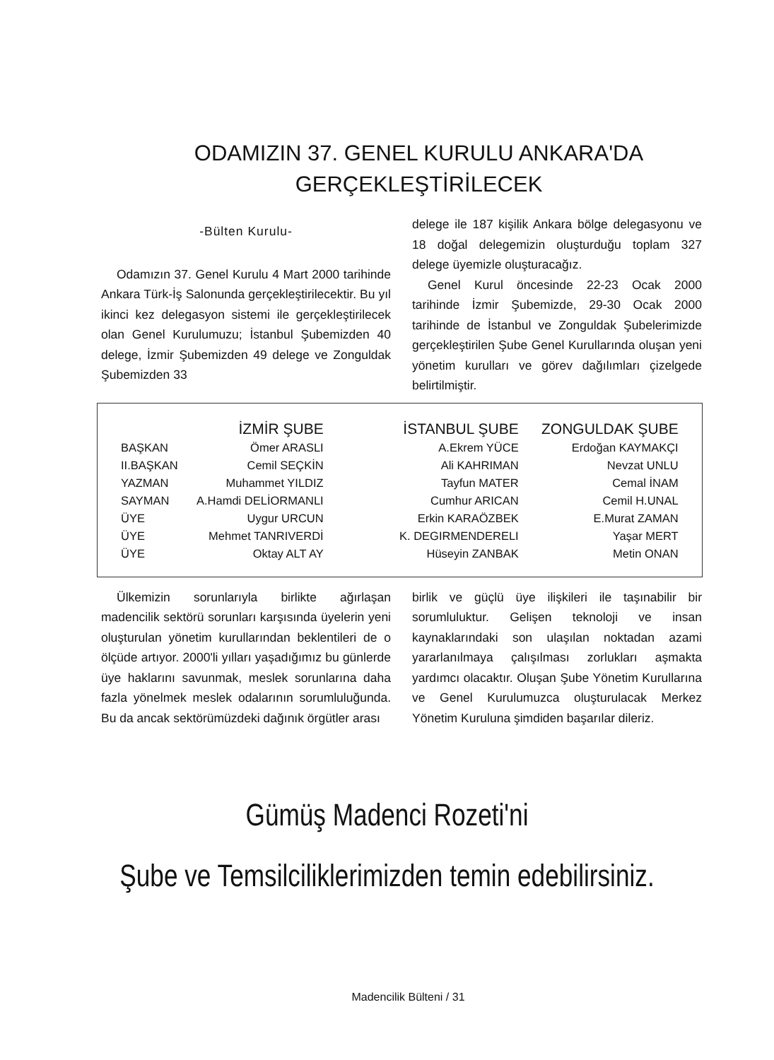ODAMIZIN 37. GENEL KURULU ANKARA'DA
GERÇEKLEŞTİRİLECEK
-Bülten Kurulu-
Odamızın 37. Genel Kurulu 4 Mart 2000 tarihinde Ankara Türk-İş Salonunda gerçekleştirilecektir. Bu yıl ikinci kez delegasyon sistemi ile gerçekleştirilecek olan Genel Kurulumuzu; İstanbul Şubemizden 40 delege, İzmir Şubemizden 49 delege ve Zonguldak Şubemizden 33
delege ile 187 kişilik Ankara bölge delegasyonu ve 18 doğal delegemizin oluşturduğu toplam 327 delege üyemizle oluşturacağız.
Genel Kurul öncesinde 22-23 Ocak 2000 tarihinde İzmir Şubemizde, 29-30 Ocak 2000 tarihinde de İstanbul ve Zonguldak Şubelerimizde gerçekleştirilen Şube Genel Kurullarında oluşan yeni yönetim kurulları ve görev dağılımları çizelgede belirtilmiştir.
| | İZMİR ŞUBE | İSTANBUL ŞUBE | ZONGULDAK ŞUBE |
| --- | --- | --- | --- |
| BAŞKAN | Ömer ARASLI | A.Ekrem YÜCE | Erdoğan KAYMAKÇI |
| II.BAŞKAN | Cemil SEÇKİN | Ali KAHRIMAN | Nevzat UNLU |
| YAZMAN | Muhammet YILDIZ | Tayfun MATER | Cemal İNAM |
| SAYMAN | A.Hamdi DELİORMANLI | Cumhur ARICAN | Cemil H.UNAL |
| ÜYE | Uygur URCUN | Erkin KARAÖZBEK | E.Murat ZAMAN |
| ÜYE | Mehmet TANRIVERDİ | K. DEGIRMENDERELI | Yaşar MERT |
| ÜYE | Oktay ALT AY | Hüseyin ZANBAK | Metin ONAN |
Ülkemizin sorunlarıyla birlikte ağırlaşan madencilik sektörü sorunları karşısında üyelerin yeni oluşturulan yönetim kurullarından beklentileri de o ölçüde artıyor. 2000'li yılları yaşadığımız bu günlerde üye haklarını savunmak, meslek sorunlarına daha fazla yönelmek meslek odalarının sorumluluğunda. Bu da ancak sektörümüzdeki dağınık örgütler arası
birlik ve güçlü üye ilişkileri ile taşınabilir bir sorumluluktur. Gelişen teknoloji ve insan kaynaklarındaki son ulaşılan noktadan azami yararlanılmaya çalışılması zorlukları aşmakta yardımcı olacaktır. Oluşan Şube Yönetim Kurullarına ve Genel Kurulumuzca oluşturulacak Merkez Yönetim Kuruluna şimdiden başarılar dileriz.
Gümüş Madenci Rozeti'ni
Şube ve Temsilciliklerimizden temin edebilirsiniz.
Madencilik Bülteni / 31